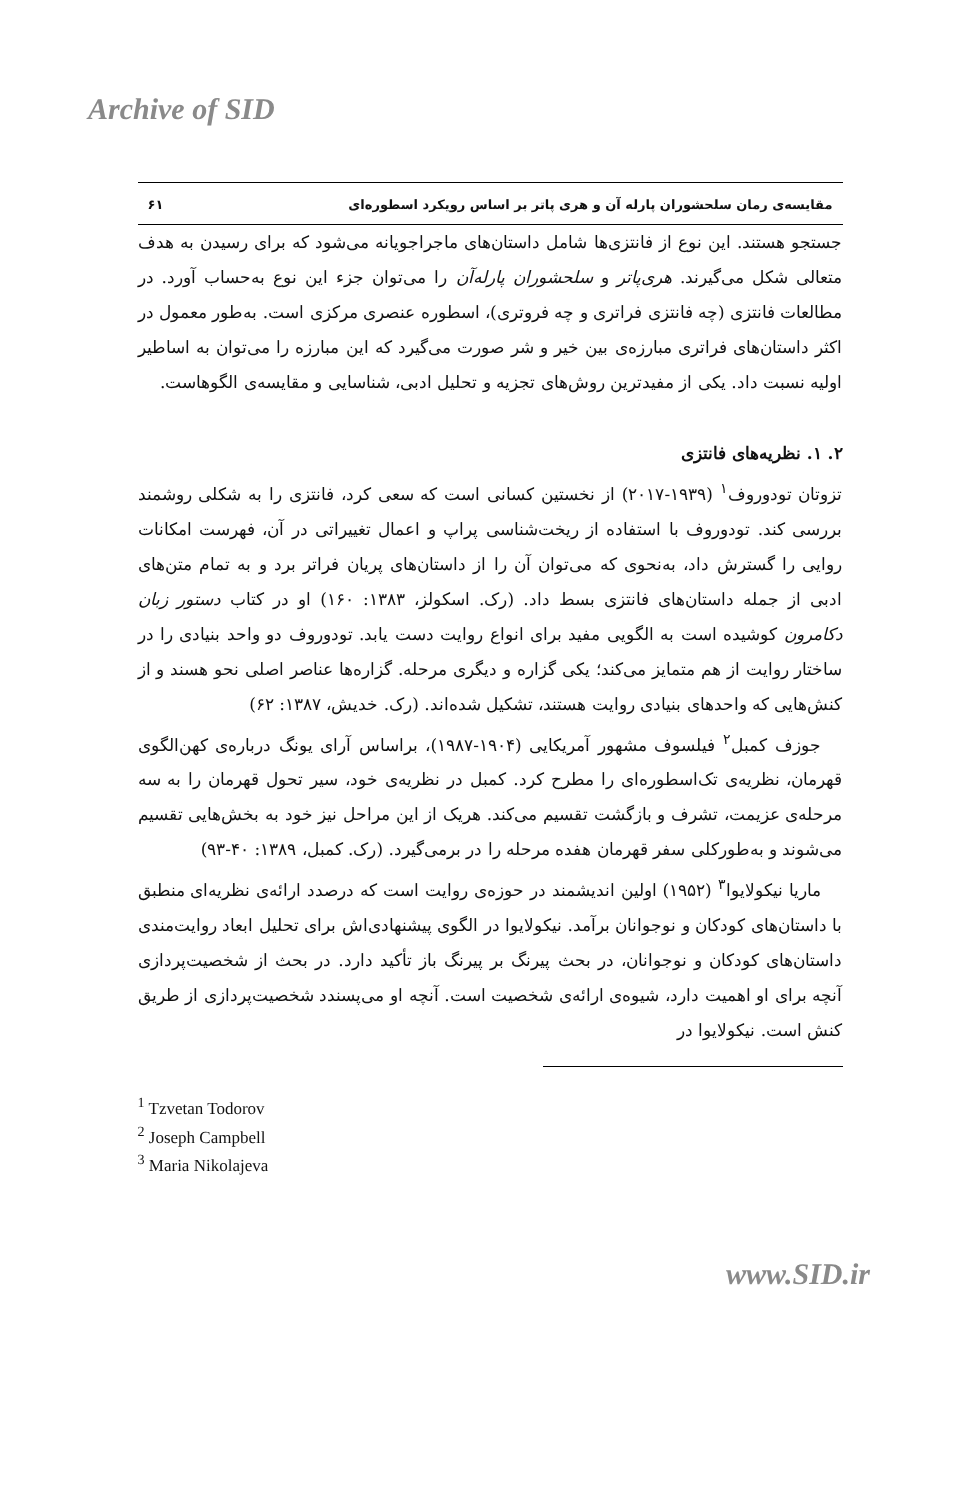Archive of SID
مقایسه‌ی رمان سلحشوران پارله آن و هری پاتر بر اساس رویکرد اسطوره‌ای ۶۱
جستجو هستند. این نوع از فانتزی‌ها شامل داستان‌های ماجراجویانه می‌شود که برای رسیدن به هدف متعالی شکل می‌گیرند. هری‌پاتر و سلحشوران پارله‌آن را می‌توان جزء این نوع به‌حساب آورد. در مطالعات فانتزی (چه فانتزی فراتری و چه فروتری)، اسطوره عنصری مرکزی است. به‌طور معمول در اکثر داستان‌های فراتری مبارزه‌ی بین خیر و شر صورت می‌گیرد که این مبارزه را می‌توان به اساطیر اولیه نسبت داد. یکی از مفیدترین روش‌های تجزیه و تحلیل ادبی، شناسایی و مقایسه‌ی الگوهاست.
۲. ۱. نظریه‌های فانتزی
تزوتان تودوروف<sup>۱</sup> (۱۹۳۹-۲۰۱۷) از نخستین کسانی است که سعی کرد، فانتزی را به شکلی روشمند بررسی کند. تودوروف با استفاده از ریخت‌شناسی پراپ و اعمال تغییراتی در آن، فهرست امکانات روایی را گسترش داد، به‌نحوی که می‌توان آن را از داستان‌های پریان فراتر برد و به تمام متن‌های ادبی از جمله داستان‌های فانتزی بسط داد. (رک. اسکولز، ۱۳۸۳: ۱۶۰) او در کتاب دستور زبان دکامرون کوشیده است به الگویی مفید برای انواع روایت دست یابد. تودوروف دو واحد بنیادی را در ساختار روایت از هم متمایز می‌کند؛ یکی گزاره و دیگری مرحله. گزاره‌ها عناصر اصلی نحو هسند و از کنش‌هایی که واحدهای بنیادی روایت هستند، تشکیل شده‌اند. (رک. خدیش، ۱۳۸۷: ۶۲)
جوزف کمبل<sup>۲</sup> فیلسوف مشهور آمریکایی (۱۹۰۴-۱۹۸۷)، براساس آرای یونگ درباره‌ی کهن‌الگوی قهرمان، نظریه‌ی تک‌اسطوره‌ای را مطرح کرد. کمبل در نظریه‌ی خود، سیر تحول قهرمان را به سه مرحله‌ی عزیمت، تشرف و بازگشت تقسیم می‌کند. هریک از این مراحل نیز خود به بخش‌هایی تقسیم می‌شوند و به‌طورکلی سفر قهرمان هفده مرحله را در برمی‌گیرد. (رک. کمبل، ۱۳۸۹: ۴۰-۹۳)
ماریا نیکولایوا<sup>۳</sup> (۱۹۵۲) اولین اندیشمند در حوزه‌ی روایت است که درصدد ارائه‌ی نظریه‌ای منطبق با داستان‌های کودکان و نوجوانان برآمد. نیکولایوا در الگوی پیشنهادی‌اش برای تحلیل ابعاد روایت‌مندی داستان‌های کودکان و نوجوانان، در بحث پیرنگ بر پیرنگ باز تأکید دارد. در بحث از شخصیت‌پردازی آنچه برای او اهمیت دارد، شیوه‌ی ارائه‌ی شخصیت است. آنچه او می‌پسندد شخصیت‌پردازی از طریق کنش است. نیکولایوا در
<sup>1</sup> Tzvetan Todorov
<sup>2</sup> Joseph Campbell
<sup>3</sup> Maria Nikolajeva
www.SID.ir